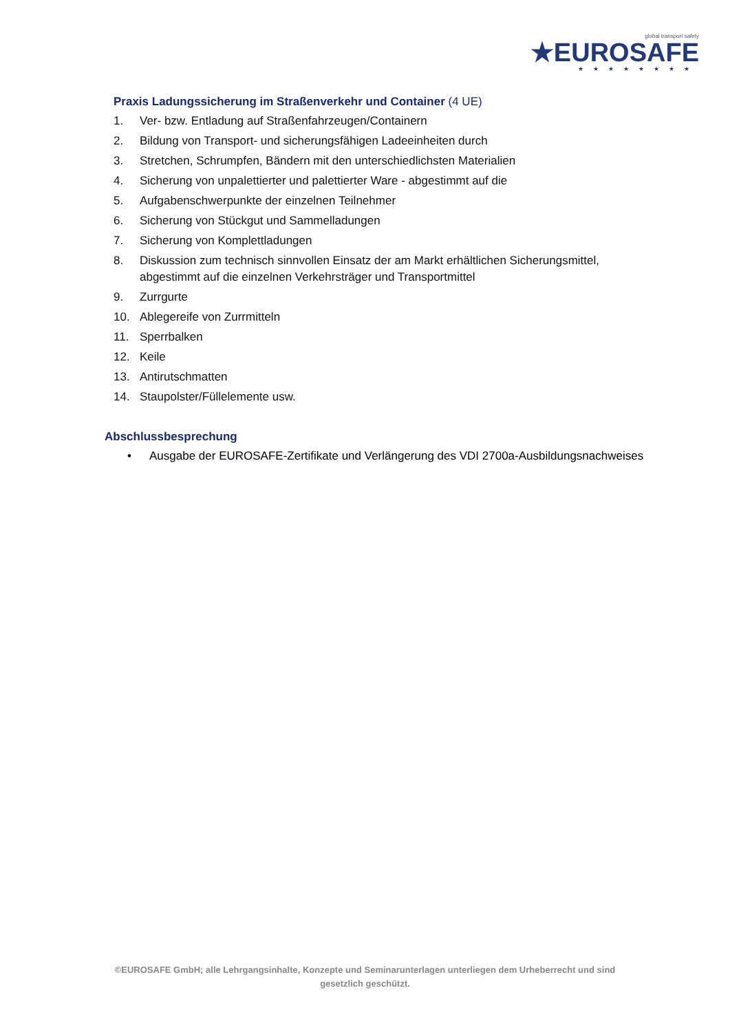global transport safety
★EUROSAFE
★★★★★★★★
Praxis Ladungssicherung im Straßenverkehr und Container (4 UE)
1. Ver- bzw. Entladung auf Straßenfahrzeugen/Containern
2. Bildung von Transport- und sicherungsfähigen Ladeeinheiten durch
3. Stretchen, Schrumpfen, Bändern mit den unterschiedlichsten Materialien
4. Sicherung von unpalettierter und palettierter Ware - abgestimmt auf die
5. Aufgabenschwerpunkte der einzelnen Teilnehmer
6. Sicherung von Stückgut und Sammelladungen
7. Sicherung von Komplettladungen
8. Diskussion zum technisch sinnvollen Einsatz der am Markt erhältlichen Sicherungsmittel, abgestimmt auf die einzelnen Verkehrsträger und Transportmittel
9. Zurrgurte
10. Ablegereife von Zurrmitteln
11. Sperrbalken
12. Keile
13. Antirutschmatten
14. Staupolster/Füllelemente usw.
Abschlussbesprechung
• Ausgabe der EUROSAFE-Zertifikate und Verlängerung des VDI 2700a-Ausbildungsnachweises
©EUROSAFE GmbH; alle Lehrgangsinhalte, Konzepte und Seminarunterlagen unterliegen dem Urheberrecht und sind
gesetzlich geschützt.